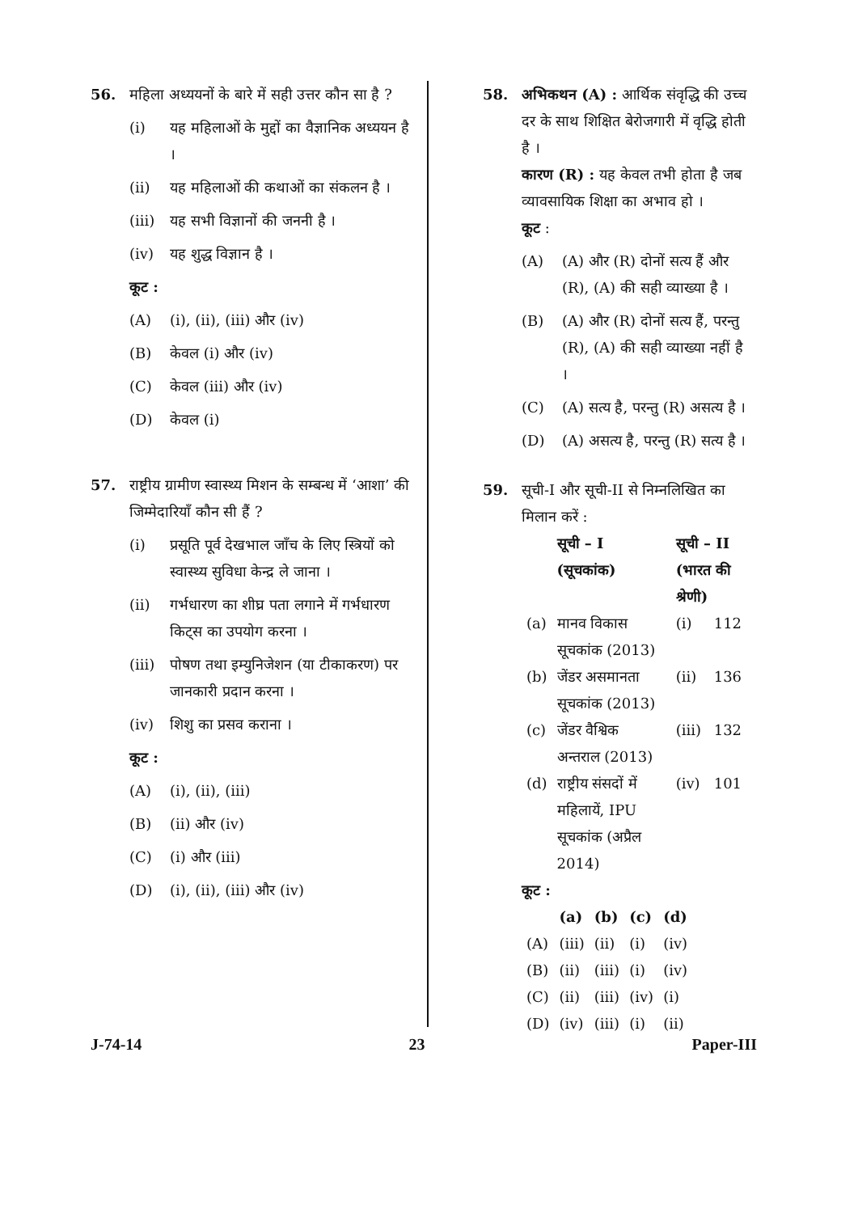56. महिला अध्ययनों के बारे में सही उत्तर कौन सा है ?
(i) यह महिलाओं के मुद्दों का वैज्ञानिक अध्ययन है ।
(ii) यह महिलाओं की कथाओं का संकलन है ।
(iii) यह सभी विज्ञानों की जननी है ।
(iv) यह शुद्ध विज्ञान है ।
कूट :
(A) (i), (ii), (iii) और (iv)
(B) केवल (i) और (iv)
(C) केवल (iii) और (iv)
(D) केवल (i)
57. राष्ट्रीय ग्रामीण स्वास्थ्य मिशन के सम्बन्ध में ‘आशा’ की जिम्मेदारियाँ कौन सी हैं ?
(i) प्रसूति पूर्व देखभाल जाँच के लिए स्त्रियों को स्वास्थ्य सुविधा केन्द्र ले जाना ।
(ii) गर्भधारण का शीघ्र पता लगाने में गर्भधारण किट्स का उपयोग करना ।
(iii) पोषण तथा इम्युनिजेशन (या टीकाकरण) पर जानकारी प्रदान करना ।
(iv) शिशु का प्रसव कराना ।
कूट :
(A) (i), (ii), (iii)
(B) (ii) और (iv)
(C) (i) और (iii)
(D) (i), (ii), (iii) और (iv)
58. अभिकथन (A) : आर्थिक संवृद्धि की उच्च दर के साथ शिक्षित बेरोजगारी में वृद्धि होती है ।
कारण (R) : यह केवल तभी होता है जब व्यावसायिक शिक्षा का अभाव हो ।
कूट :
(A) (A) और (R) दोनों सत्य हैं और (R), (A) की सही व्याख्या है ।
(B) (A) और (R) दोनों सत्य हैं, परन्तु (R), (A) की सही व्याख्या नहीं है ।
(C) (A) सत्य है, परन्तु (R) असत्य है ।
(D) (A) असत्य है, परन्तु (R) सत्य है ।
59. सूची-I और सूची-II से निम्नलिखित का मिलान करें :
| | सूची – I (सूचकांक) | सूची – II (भारत की श्रेणी) | |
| --- | --- | --- | --- |
| (a) | मानव विकास सूचकांक (2013) | (i) | 112 |
| (b) | जेंडर असमानता सूचकांक (2013) | (ii) | 136 |
| (c) | जेंडर वैश्विक अन्तराल (2013) | (iii) | 132 |
| (d) | राष्ट्रीय संसदों में महिलायें, IPU सूचकांक (अप्रैल 2014) | (iv) | 101 |
कूट :
| | (a) | (b) | (c) | (d) |
| --- | --- | --- | --- | --- |
| (A) | (iii) | (ii) | (i) | (iv) |
| (B) | (ii) | (iii) | (i) | (iv) |
| (C) | (ii) | (iii) | (iv) | (i) |
| (D) | (iv) | (iii) | (i) | (ii) |
J-74-14 23 Paper-III